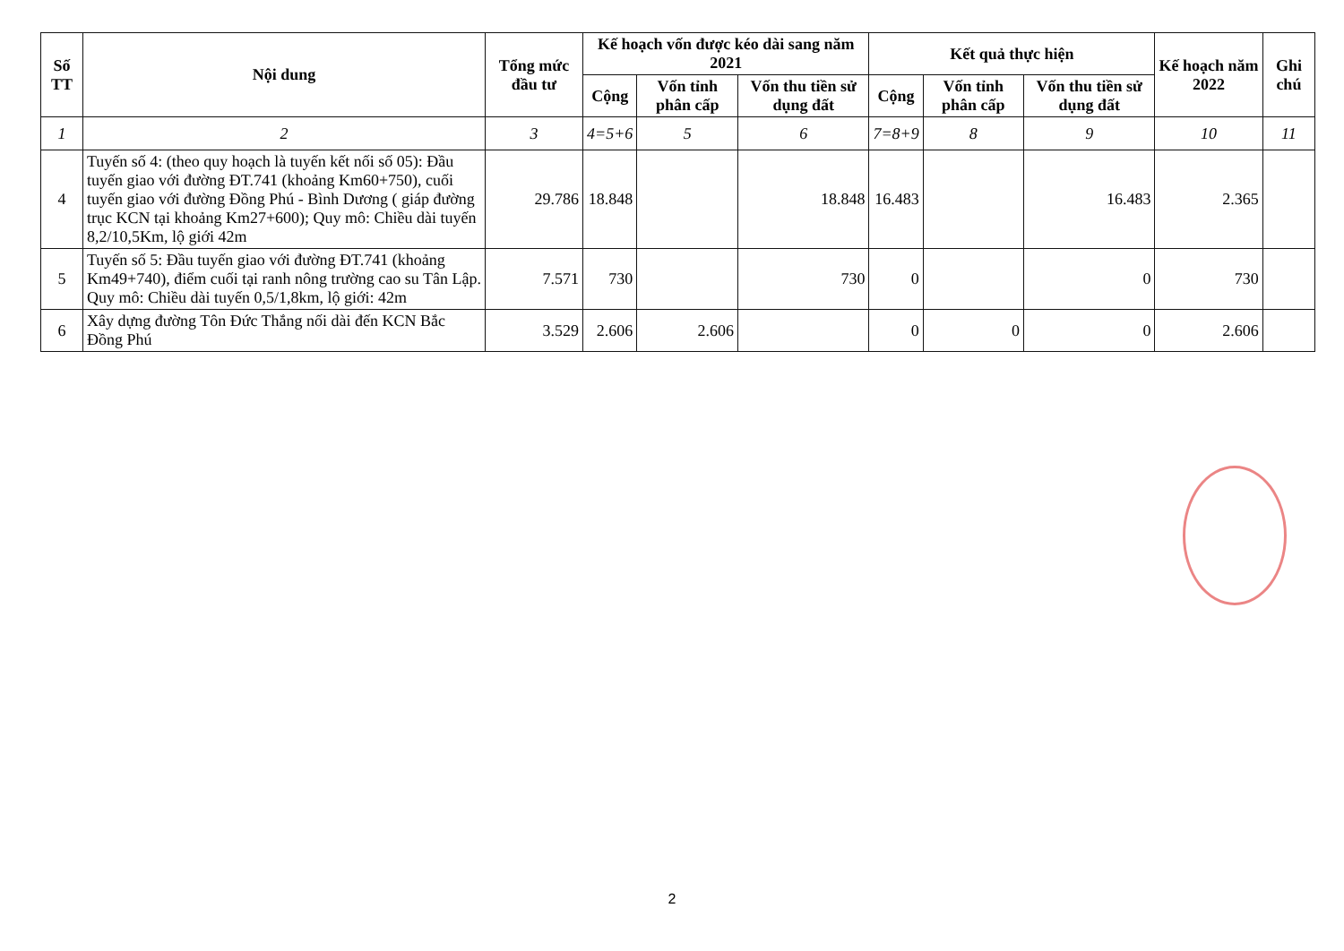| Số TT | Nội dung | Tổng mức đầu tư | Kế hoạch vốn được kéo dài sang năm 2021 | | | Kết quả thực hiện | | | Kế hoạch năm 2022 | Ghi chú |
| --- | --- | --- | --- | --- | --- | --- | --- | --- | --- | --- |
| | | | Cộng | Vốn tỉnh phân cấp | Vốn thu tiền sử dụng đất | Cộng | Vốn tỉnh phân cấp | Vốn thu tiền sử dụng đất | | |
| 1 | 2 | 3 | 4=5+6 | 5 | 6 | 7=8+9 | 8 | 9 | 10 | 11 |
| 4 | Tuyến số 4: (theo quy hoạch là tuyến kết nối số 05): Đầu tuyến giao với đường ĐT.741 (khoảng Km60+750), cuối tuyến giao với đường Đồng Phú - Bình Dương ( giáp đường trục KCN tại khoảng Km27+600); Quy mô: Chiều dài tuyến 8,2/10,5Km, lộ giới 42m | 29.786 | 18.848 | | 18.848 | 16.483 | | 16.483 | 2.365 | |
| 5 | Tuyến số 5: Đầu tuyến giao với đường ĐT.741 (khoảng Km49+740), điểm cuối tại ranh nông trường cao su Tân Lập. Quy mô: Chiều dài tuyến 0,5/1,8km, lộ giới: 42m | 7.571 | 730 | | 730 | 0 | | 0 | 730 | |
| 6 | Xây dựng đường Tôn Đức Thắng nối dài đến KCN Bắc Đồng Phú | 3.529 | 2.606 | 2.606 | | 0 | 0 | 0 | 2.606 | |
2